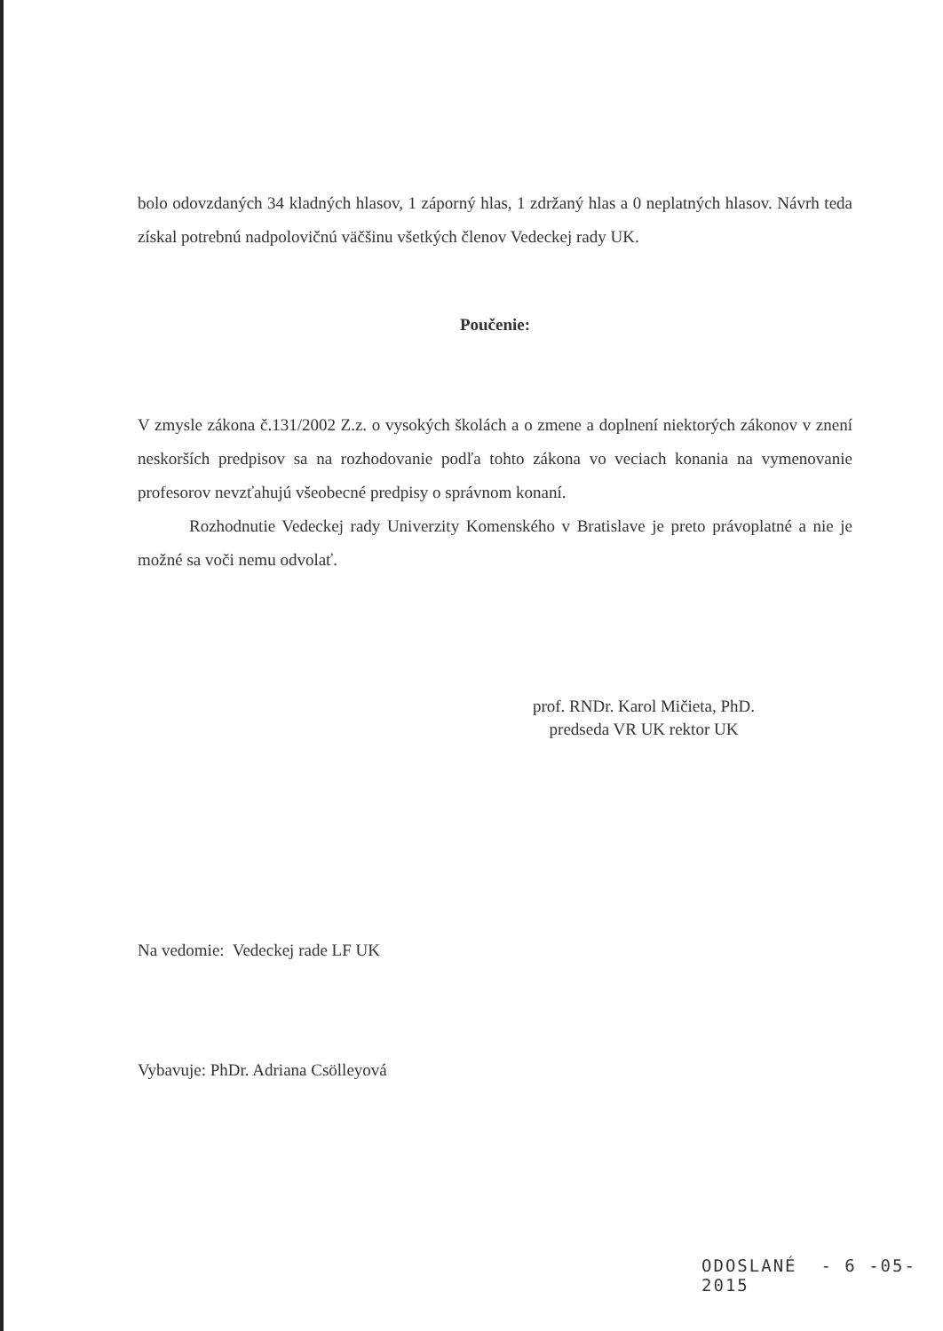bolo odovzdaných 34 kladných hlasov, 1 záporný hlas, 1 zdržaný hlas a 0 neplatných hlasov. Návrh teda získal potrebnú nadpolovičnú väčšinu všetkých členov Vedeckej rady UK.
Poučenie:
V zmysle zákona č.131/2002 Z.z. o vysokých školách a o zmene a doplnení niektorých zákonov v znení neskorších predpisov sa na rozhodovanie podľa tohto zákona vo veciach konania na vymenovanie profesorov nevzťahujú všeobecné predpisy o správnom konaní.
Rozhodnutie Vedeckej rady Univerzity Komenského v Bratislave je preto právoplatné a nie je možné sa voči nemu odvolať.
prof. RNDr. Karol Mičieta, PhD.
predseda VR UK rektor UK
Na vedomie: Vedeckej rade LF UK
Vybavuje: PhDr. Adriana Csölleyová
ODOSLANÉ - 6 -05- 2015